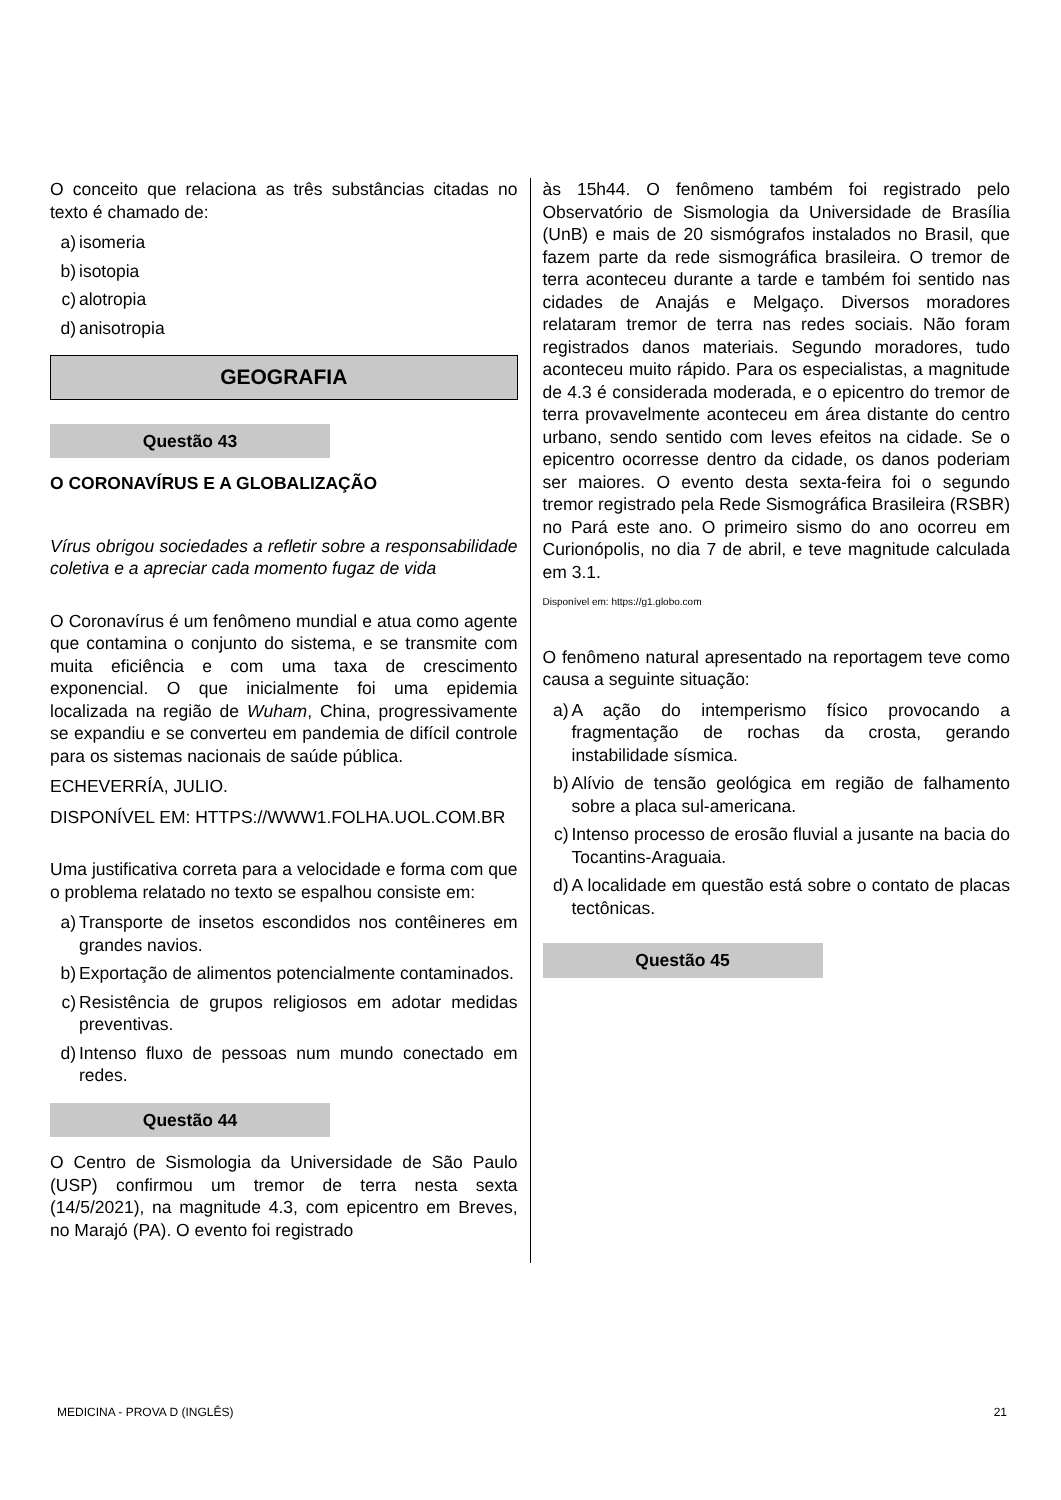O conceito que relaciona as três substâncias citadas no texto é chamado de:
a) isomeria
b) isotopia
c) alotropia
d) anisotropia
GEOGRAFIA
Questão 43
O CORONAVÍRUS E A GLOBALIZAÇÃO
Vírus obrigou sociedades a refletir sobre a responsabilidade coletiva e a apreciar cada momento fugaz de vida
O Coronavírus é um fenômeno mundial e atua como agente que contamina o conjunto do sistema, e se transmite com muita eficiência e com uma taxa de crescimento exponencial. O que inicialmente foi uma epidemia localizada na região de Wuham, China, progressivamente se expandiu e se converteu em pandemia de difícil controle para os sistemas nacionais de saúde pública.
ECHEVERRÍA, JULIO.
DISPONÍVEL EM: HTTPS://WWW1.FOLHA.UOL.COM.BR
Uma justificativa correta para a velocidade e forma com que o problema relatado no texto se espalhou consiste em:
a) Transporte de insetos escondidos nos contêineres em grandes navios.
b) Exportação de alimentos potencialmente contaminados.
c) Resistência de grupos religiosos em adotar medidas preventivas.
d) Intenso fluxo de pessoas num mundo conectado em redes.
Questão 44
O Centro de Sismologia da Universidade de São Paulo (USP) confirmou um tremor de terra nesta sexta (14/5/2021), na magnitude 4.3, com epicentro em Breves, no Marajó (PA). O evento foi registrado
às 15h44. O fenômeno também foi registrado pelo Observatório de Sismologia da Universidade de Brasília (UnB) e mais de 20 sismógrafos instalados no Brasil, que fazem parte da rede sismográfica brasileira. O tremor de terra aconteceu durante a tarde e também foi sentido nas cidades de Anajás e Melgaço. Diversos moradores relataram tremor de terra nas redes sociais. Não foram registrados danos materiais. Segundo moradores, tudo aconteceu muito rápido. Para os especialistas, a magnitude de 4.3 é considerada moderada, e o epicentro do tremor de terra provavelmente aconteceu em área distante do centro urbano, sendo sentido com leves efeitos na cidade. Se o epicentro ocorresse dentro da cidade, os danos poderiam ser maiores. O evento desta sexta-feira foi o segundo tremor registrado pela Rede Sismográfica Brasileira (RSBR) no Pará este ano. O primeiro sismo do ano ocorreu em Curionópolis, no dia 7 de abril, e teve magnitude calculada em 3.1.
Disponível em: https://g1.globo.com
O fenômeno natural apresentado na reportagem teve como causa a seguinte situação:
a) A ação do intemperismo físico provocando a fragmentação de rochas da crosta, gerando instabilidade sísmica.
b) Alívio de tensão geológica em região de falhamento sobre a placa sul-americana.
c) Intenso processo de erosão fluvial a jusante na bacia do Tocantins-Araguaia.
d) A localidade em questão está sobre o contato de placas tectônicas.
Questão 45
MEDICINA - PROVA D (INGLÊS) 21